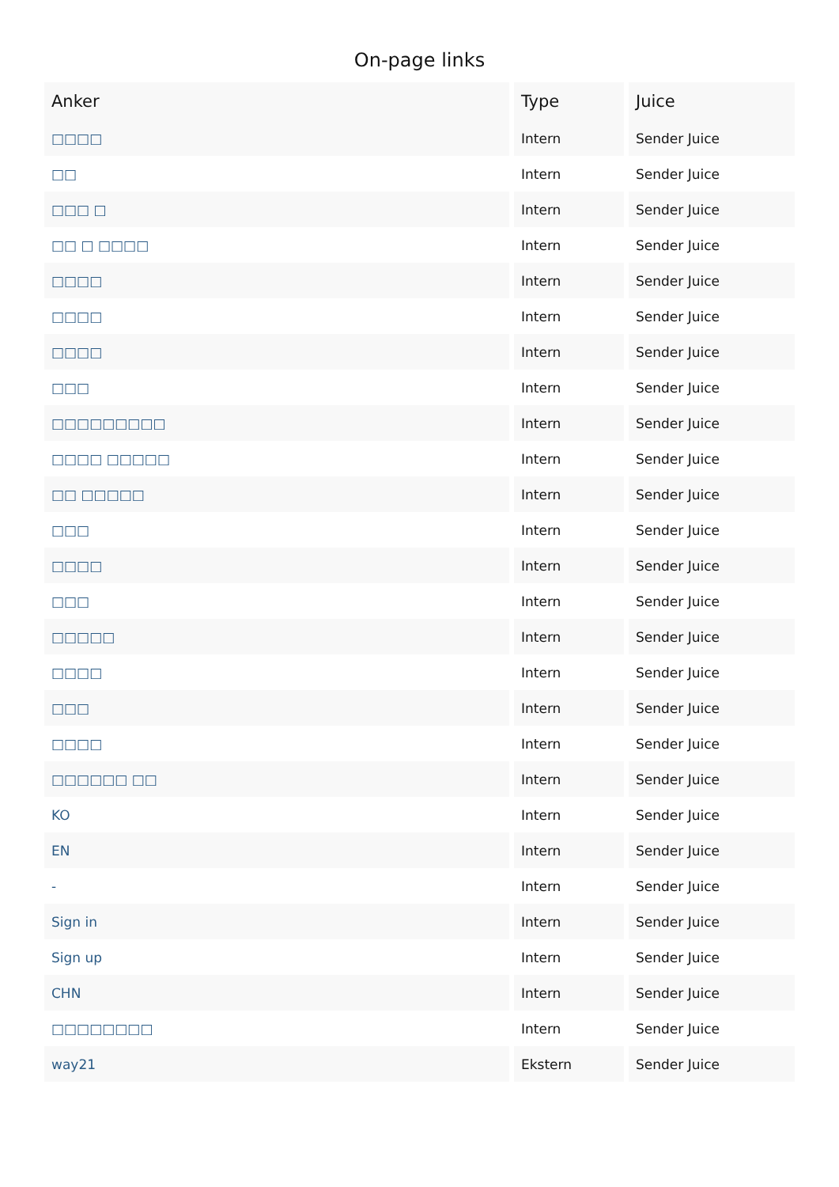On-page links
| Anker | Type | Juice |
| --- | --- | --- |
| □□□□ | Intern | Sender Juice |
| □□ | Intern | Sender Juice |
| □□□ □ | Intern | Sender Juice |
| □□ □ □□□□ | Intern | Sender Juice |
| □□□□ | Intern | Sender Juice |
| □□□□ | Intern | Sender Juice |
| □□□□ | Intern | Sender Juice |
| □□□ | Intern | Sender Juice |
| □□□□□□□□□ | Intern | Sender Juice |
| □□□□ □□□□□ | Intern | Sender Juice |
| □□ □□□□□ | Intern | Sender Juice |
| □□□ | Intern | Sender Juice |
| □□□□ | Intern | Sender Juice |
| □□□ | Intern | Sender Juice |
| □□□□□ | Intern | Sender Juice |
| □□□□ | Intern | Sender Juice |
| □□□ | Intern | Sender Juice |
| □□□□ | Intern | Sender Juice |
| □□□□□□ □□ | Intern | Sender Juice |
| KO | Intern | Sender Juice |
| EN | Intern | Sender Juice |
| - | Intern | Sender Juice |
| Sign in | Intern | Sender Juice |
| Sign up | Intern | Sender Juice |
| CHN | Intern | Sender Juice |
| □□□□□□□□ | Intern | Sender Juice |
| way21 | Ekstern | Sender Juice |